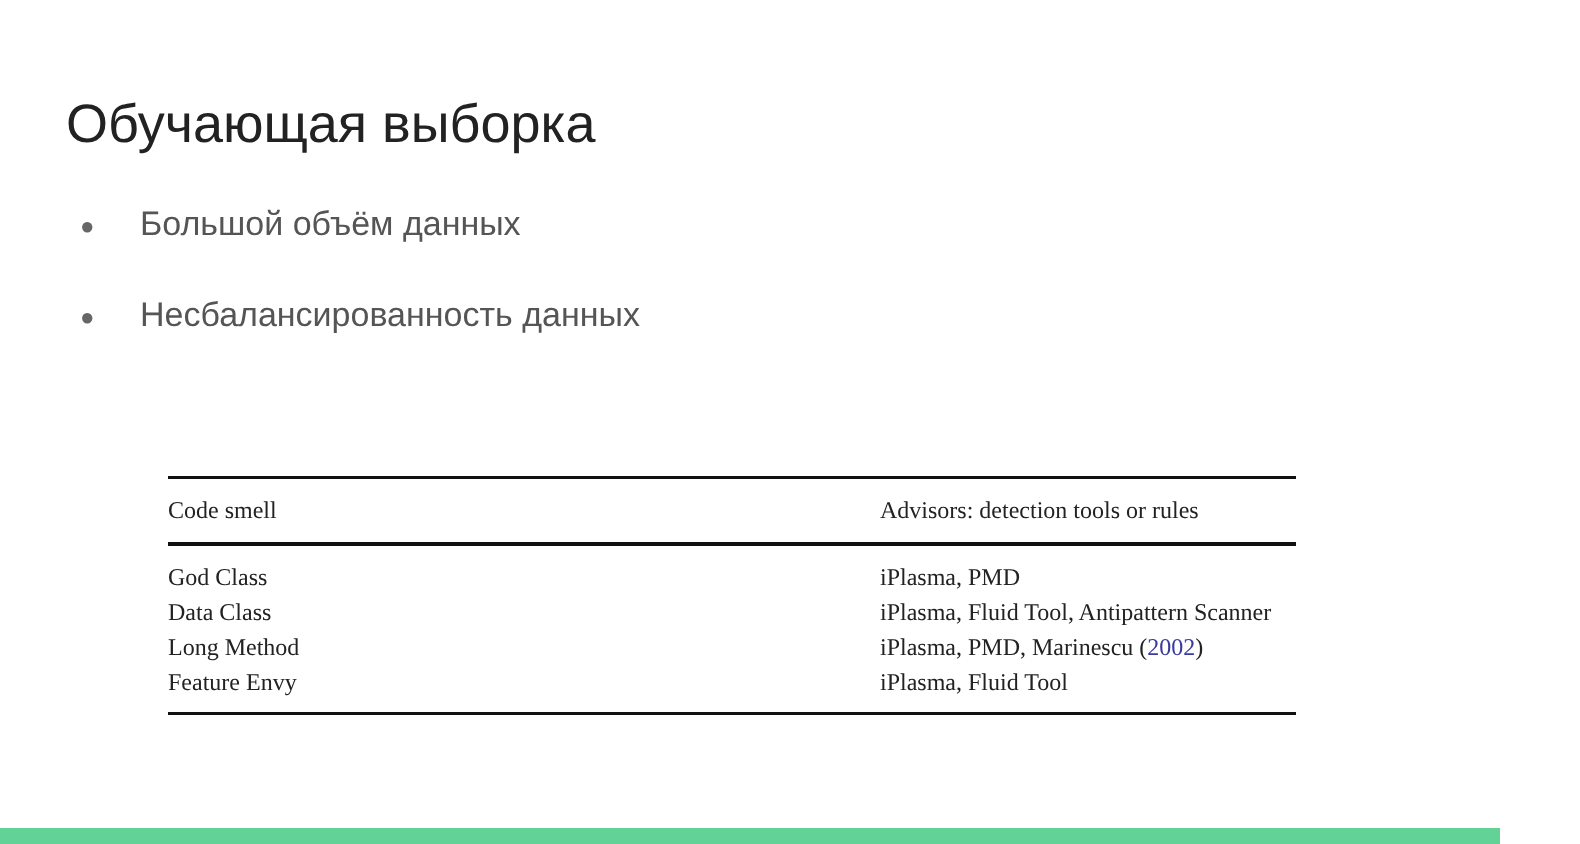Обучающая выборка
● Большой объём данных
● Несбалансированность данных
| Code smell | Advisors: detection tools or rules |
| --- | --- |
| God Class | iPlasma, PMD |
| Data Class | iPlasma, Fluid Tool, Antipattern Scanner |
| Long Method | iPlasma, PMD, Marinescu ( 2002 ) |
| Feature Envy | iPlasma, Fluid Tool |